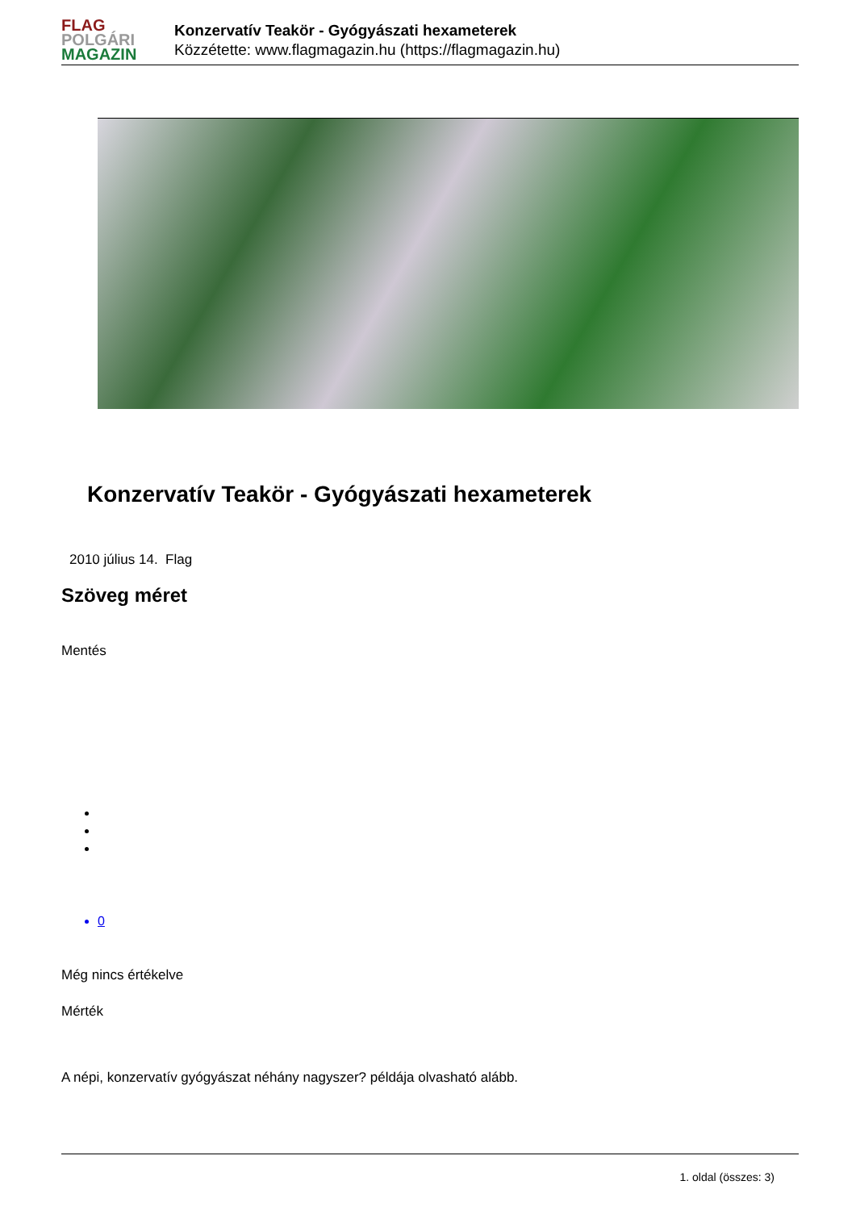FLAG
POLGÁRI
MAGAZIN
Konzervatív Teakör - Gyógyászati hexameterek
Közzétette: www.flagmagazin.hu (https://flagmagazin.hu)
Konzervatív Teakör - Gyógyászati hexameterek
2010 július 14. Flag
Szöveg méret
Mentés
0
Még nincs értékelve
Mérték
A népi, konzervatív gyógyászat néhány nagyszer? példája olvasható alább.
1. oldal (összes: 3)